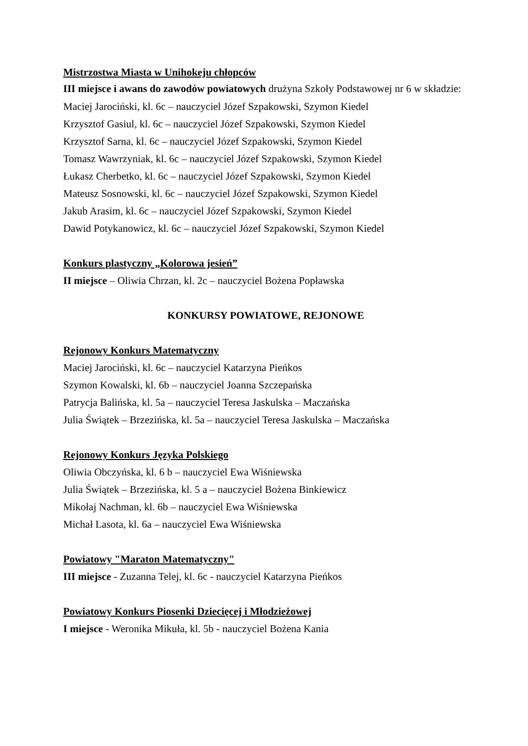Mistrzostwa Miasta w Unihokeju chłopców
III miejsce i awans do zawodów powiatowych drużyna Szkoły Podstawowej nr 6 w składzie:
Maciej Jarociński, kl. 6c – nauczyciel Józef Szpakowski, Szymon Kiedel
Krzysztof Gasiul, kl. 6c – nauczyciel Józef Szpakowski, Szymon Kiedel
Krzysztof Sarna, kl. 6c – nauczyciel Józef Szpakowski, Szymon Kiedel
Tomasz Wawrzyniak, kl. 6c – nauczyciel Józef Szpakowski, Szymon Kiedel
Łukasz Cherbetko, kl. 6c – nauczyciel Józef Szpakowski, Szymon Kiedel
Mateusz Sosnowski, kl. 6c – nauczyciel Józef Szpakowski, Szymon Kiedel
Jakub Arasim, kl. 6c – nauczyciel Józef Szpakowski, Szymon Kiedel
Dawid Potykanowicz, kl. 6c – nauczyciel Józef Szpakowski, Szymon Kiedel
Konkurs plastyczny „Kolorowa jesień”
II miejsce – Oliwia Chrzan, kl. 2c – nauczyciel Bożena Popławska
KONKURSY POWIATOWE, REJONOWE
Rejonowy Konkurs Matematyczny
Maciej Jarociński, kl. 6c – nauczyciel Katarzyna Pieńkos
Szymon Kowalski, kl. 6b – nauczyciel Joanna Szczepańska
Patrycja Balińska, kl. 5a – nauczyciel Teresa Jaskulska – Maczańska
Julia Świątek – Brzezińska, kl. 5a – nauczyciel Teresa Jaskulska – Maczańska
Rejonowy Konkurs Języka Polskiego
Oliwia Obczyńska, kl. 6 b – nauczyciel Ewa Wiśniewska
Julia Świątek – Brzezińska, kl. 5 a – nauczyciel Bożena Binkiewicz
Mikołaj Nachman, kl. 6b – nauczyciel Ewa Wiśniewska
Michał Lasota, kl. 6a – nauczyciel Ewa Wiśniewska
Powiatowy "Maraton Matematyczny"
III miejsce - Zuzanna Telej, kl. 6c - nauczyciel Katarzyna Pieńkos
Powiatowy Konkurs Piosenki Dziecięcej i Młodzieżowej
I miejsce - Weronika Mikuła, kl. 5b - nauczyciel Bożena Kania